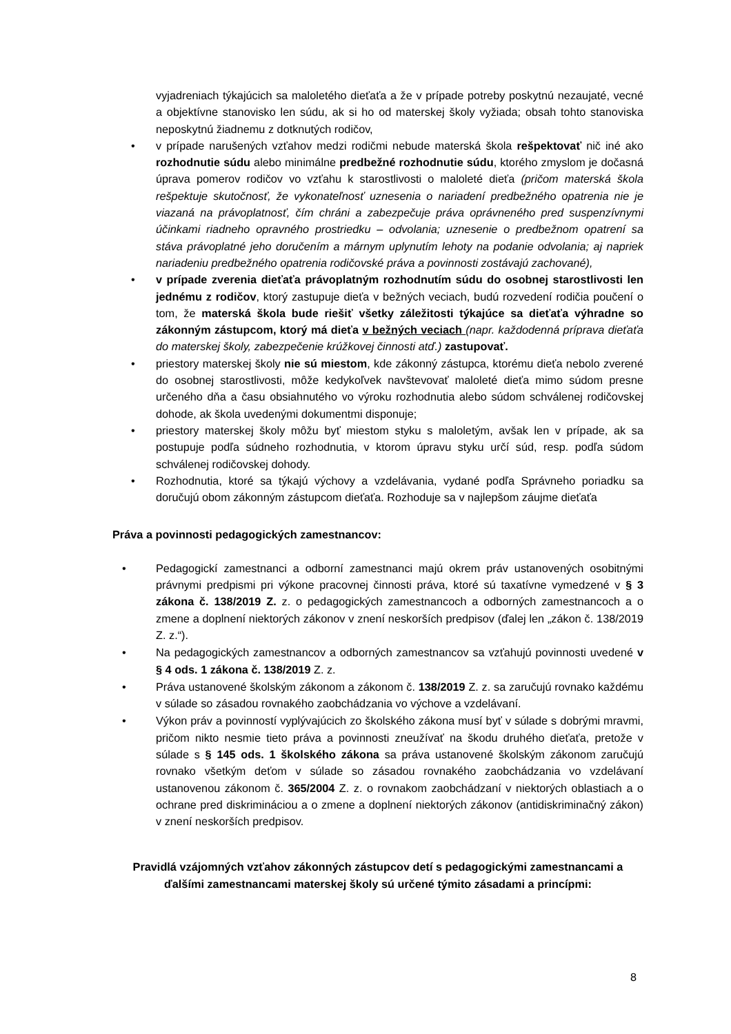vyjadreniach týkajúcich sa maloletého dieťaťa a že v prípade potreby poskytnú nezaujaté, vecné a objektívne stanovisko len súdu, ak si ho od materskej školy vyžiada; obsah tohto stanoviska neposkytnú žiadnemu z dotknutých rodičov,
• v prípade narušených vzťahov medzi rodičmi nebude materská škola rešpektovať nič iné ako rozhodnutie súdu alebo minimálne predbežné rozhodnutie súdu, ktorého zmyslom je dočasná úprava pomerov rodičov vo vzťahu k starostlivosti o maloleté dieťa (pričom materská škola rešpektuje skutočnosť, že vykonateľnosť uznesenia o nariadení predbežného opatrenia nie je viazaná na právoplatnosť, čím chráni a zabezpečuje práva oprávneného pred suspenzívnymi účinkami riadneho opravného prostriedku – odvolania; uznesenie o predbežnom opatrení sa stáva právoplatné jeho doručením a márnym uplynutím lehoty na podanie odvolania; aj napriek nariadeniu predbežného opatrenia rodičovské práva a povinnosti zostávajú zachované),
• v prípade zverenia dieťaťa právoplatným rozhodnutím súdu do osobnej starostlivosti len jednému z rodičov, ktorý zastupuje dieťa v bežných veciach, budú rozvedení rodičia poučení o tom, že materská škola bude riešiť všetky záležitosti týkajúce sa dieťaťa výhradne so zákonným zástupcom, ktorý má dieťa v bežných veciach (napr. každodenná príprava dieťaťa do materskej školy, zabezpečenie krúžkovej činnosti atď.) zastupovať.
• priestory materskej školy nie sú miestom, kde zákonný zástupca, ktorému dieťa nebolo zverené do osobnej starostlivosti, môže kedykoľvek navštevovať maloleté dieťa mimo súdom presne určeného dňa a času obsiahnutého vo výroku rozhodnutia alebo súdom schválenej rodičovskej dohode, ak škola uvedenými dokumentmi disponuje;
• priestory materskej školy môžu byť miestom styku s maloletým, avšak len v prípade, ak sa postupuje podľa súdneho rozhodnutia, v ktorom úpravu styku určí súd, resp. podľa súdom schválenej rodičovskej dohody.
• Rozhodnutia, ktoré sa týkajú výchovy a vzdelávania, vydané podľa Správneho poriadku sa doručujú obom zákonným zástupcom dieťaťa. Rozhoduje sa v najlepšom záujme dieťaťa
Práva a povinnosti pedagogických zamestnancov:
• Pedagogickí zamestnanci a odborní zamestnanci majú okrem práv ustanovených osobitnými právnymi predpismi pri výkone pracovnej činnosti práva, ktoré sú taxatívne vymedzené v § 3 zákona č. 138/2019 Z. z. o pedagogických zamestnancoch a odborných zamestnancoch a o zmene a doplnení niektorých zákonov v znení neskorších predpisov (ďalej len „zákon č. 138/2019 Z. z.“).
• Na pedagogických zamestnancov a odborných zamestnancov sa vzťahujú povinnosti uvedené v § 4 ods. 1 zákona č. 138/2019 Z. z.
• Práva ustanovené školským zákonom a zákonom č. 138/2019 Z. z. sa zaručujú rovnako každému v súlade so zásadou rovnakého zaobchádzania vo výchove a vzdelávaní.
• Výkon práv a povinností vyplývajúcich zo školského zákona musí byť v súlade s dobrými mravmi, pričom nikto nesmie tieto práva a povinnosti zneužívať na škodu druhého dieťaťa, pretože v súlade s § 145 ods. 1 školského zákona sa práva ustanovené školským zákonom zaručujú rovnako všetkým deťom v súlade so zásadou rovnakého zaobchádzania vo vzdelávaní ustanovenou zákonom č. 365/2004 Z. z. o rovnakom zaobchádzaní v niektorých oblastiach a o ochrane pred diskrimináciou a o zmene a doplnení niektorých zákonov (antidiskriminačný zákon) v znení neskorších predpisov.
Pravidlá vzájomných vzťahov zákonných zástupcov detí s pedagogickými zamestnancami a ďalšími zamestnancami materskej školy sú určené týmito zásadami a princípmi:
8